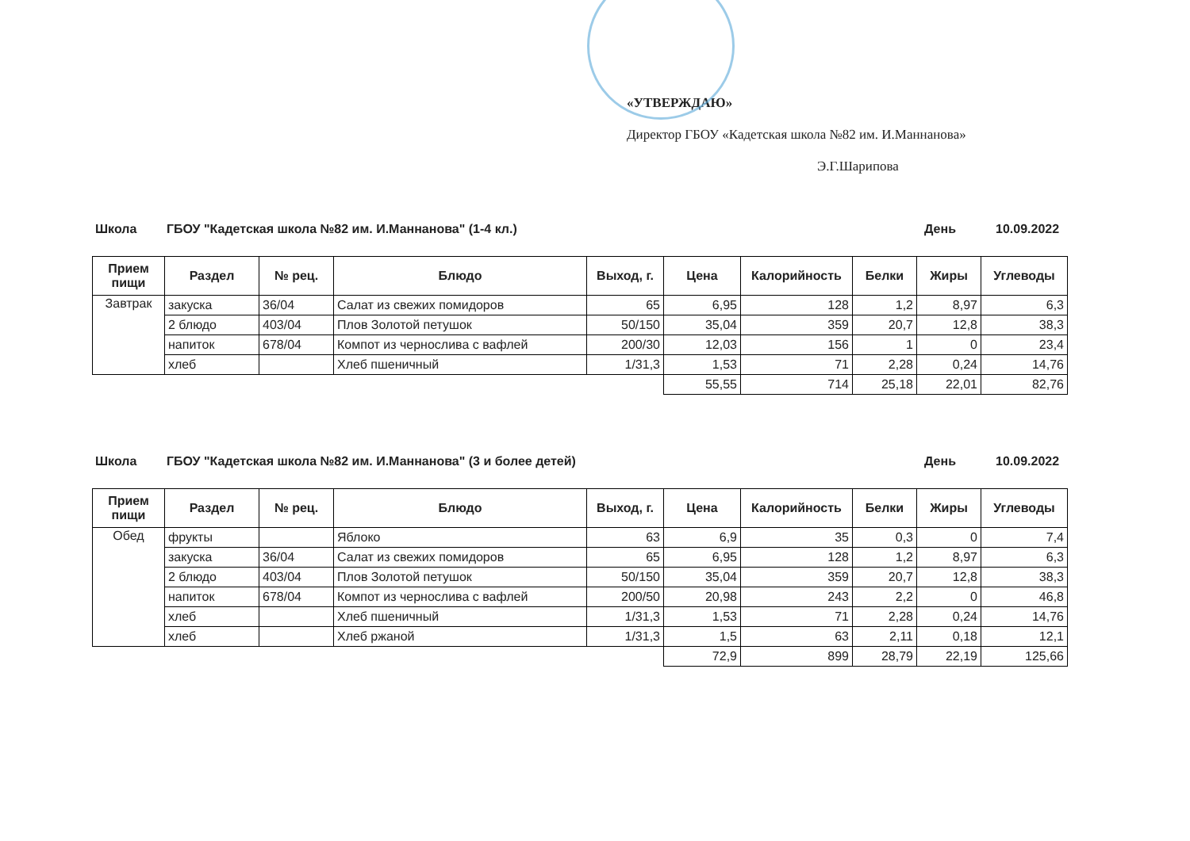«УТВЕРЖДАЮ»
Директор ГБОУ «Кадетская школа №82 им. И.Маннанова»
Э.Г.Шарипова
Школа ГБОУ "Кадетская школа №82 им. И.Маннанова" (1-4 кл.) День 10.09.2022
| Прием пищи | Раздел | № рец. | Блюдо | Выход, г. | Цена | Калорийность | Белки | Жиры | Углеводы |
| --- | --- | --- | --- | --- | --- | --- | --- | --- | --- |
| Завтрак | закуска | 36/04 | Салат из свежих помидоров | 65 | 6,95 | 128 | 1,2 | 8,97 | 6,3 |
| | 2 блюдо | 403/04 | Плов Золотой петушок | 50/150 | 35,04 | 359 | 20,7 | 12,8 | 38,3 |
| | напиток | 678/04 | Компот из чернослива с вафлей | 200/30 | 12,03 | 156 | 1 | 0 | 23,4 |
| | хлеб | | Хлеб пшеничный | 1/31,3 | 1,53 | 71 | 2,28 | 0,24 | 14,76 |
| | | | | | 55,55 | 714 | 25,18 | 22,01 | 82,76 |
Школа ГБОУ "Кадетская школа №82 им. И.Маннанова" (3 и более детей) День 10.09.2022
| Прием пищи | Раздел | № рец. | Блюдо | Выход, г. | Цена | Калорийность | Белки | Жиры | Углеводы |
| --- | --- | --- | --- | --- | --- | --- | --- | --- | --- |
| Обед | фрукты | | Яблоко | 63 | 6,9 | 35 | 0,3 | 0 | 7,4 |
| | закуска | 36/04 | Салат из свежих помидоров | 65 | 6,95 | 128 | 1,2 | 8,97 | 6,3 |
| | 2 блюдо | 403/04 | Плов Золотой петушок | 50/150 | 35,04 | 359 | 20,7 | 12,8 | 38,3 |
| | напиток | 678/04 | Компот из чернослива с вафлей | 200/50 | 20,98 | 243 | 2,2 | 0 | 46,8 |
| | хлеб | | Хлеб пшеничный | 1/31,3 | 1,53 | 71 | 2,28 | 0,24 | 14,76 |
| | хлеб | | Хлеб ржаной | 1/31,3 | 1,5 | 63 | 2,11 | 0,18 | 12,1 |
| | | | | | 72,9 | 899 | 28,79 | 22,19 | 125,66 |